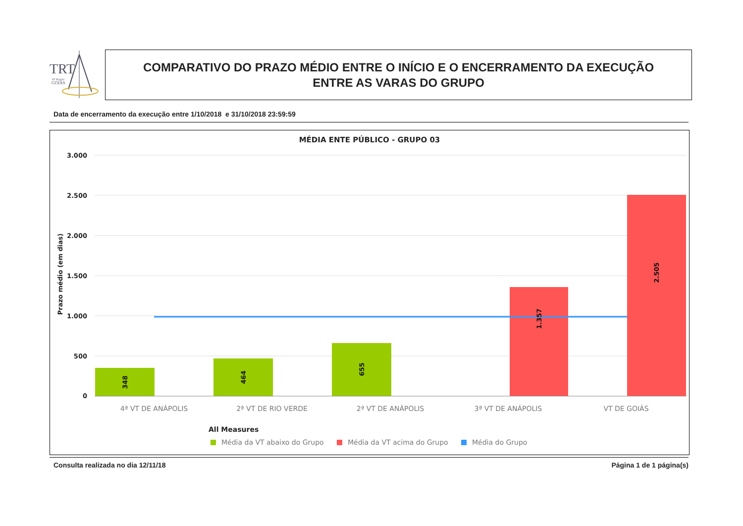TRT
18ª Região
GOIÁS
COMPARATIVO DO PRAZO MÉDIO ENTRE O INÍCIO E O ENCERRAMENTO DA EXECUÇÃO
ENTRE AS VARAS DO GRUPO
Data de encerramento da execução entre 1/10/2018 e 31/10/2018 23:59:59
MÉDIA ENTE PÚBLICO - GRUPO 03
3.000
2.500
2.000
1.500
1.000
500
0
Prazo médio (em dias)
348
464
655
1.357
2.505
4ª VT DE ANÁPOLIS
2ª VT DE RIO VERDE
2ª VT DE ANÁPOLIS
3ª VT DE ANÁPOLIS
VT DE GOIÁS
All Measures
Média da VT abaixo do Grupo
Média da VT acima do Grupo
Média do Grupo
Consulta realizada no dia 12/11/18 Página 1 de 1 página(s)